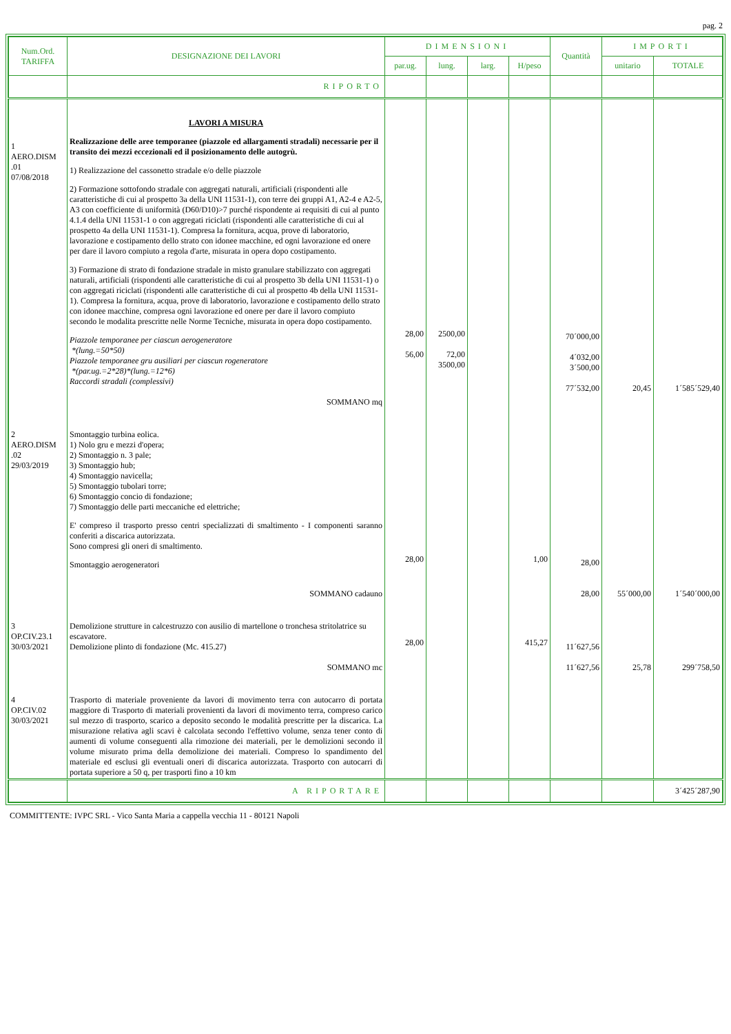pag. 2
| Num.Ord. TARIFFA | DESIGNAZIONE DEI LAVORI | DIMENSIONI | | | | Quantità | IMPORTI | |
| --- | --- | --- | --- | --- | --- | --- | --- | --- |
| | | par.ug. | lung. | larg. | H/peso | | unitario | TOTALE |
| | RIPORTO | | | | | | | |
| 1 AERO.DISM .01 07/08/2018 | LAVORI A MISURA Realizzazione delle aree temporanee (piazzole ed allargamenti stradali) necessarie per il transito dei mezzi eccezionali ed il posizionamento delle autogrù. 1) Realizzazione del cassonetto stradale e/o delle piazzole 2) Formazione sottofondo stradale con aggregati naturali, artificiali (rispondenti alle caratteristiche di cui al prospetto 3a della UNI 11531-1), con terre dei gruppi A1, A2-4 e A2-5, A3 con coefficiente di uniformità (D60/D10)>7 purché rispondente ai requisiti di cui al punto 4.1.4 della UNI 11531-1 o con aggregati riciclati (rispondenti alle caratteristiche di cui al prospetto 4a della UNI 11531-1). Compresa la fornitura, acqua, prove di laboratorio, lavorazione e costipamento dello strato con idonee macchine, ed ogni lavorazione ed onere per dare il lavoro compiuto a regola d'arte, misurata in opera dopo costipamento. 3) Formazione di strato di fondazione stradale in misto granulare stabilizzato con aggregati naturali, artificiali (rispondenti alle caratteristiche di cui al prospetto 3b della UNI 11531-1) o con aggregati riciclati (rispondenti alle caratteristiche di cui al prospetto 4b della UNI 11531-1). Compresa la fornitura, acqua, prove di laboratorio, lavorazione e costipamento dello strato con idonee macchine, compresa ogni lavorazione ed onere per dare il lavoro compiuto secondo le modalita prescritte nelle Norme Tecniche, misurata in opera dopo costipamento. Piazzole temporanee per ciascun aerogeneratore *(lung.=50*50) Piazzole temporanee gru ausiliari per ciascun rogeneratore *(par.ug.=2*28)*(lung.=12*6) Raccordi stradali (complessivi) SOMMANO mq | 28,00 56,00 | 2500,00 72,00 3500,00 | | | 70´000,00 4´032,00 3´500,00 77´532,00 | 20,45 | 1´585´529,40 |
| 2 AERO.DISM .02 29/03/2019 | Smontaggio turbina eolica. 1) Nolo gru e mezzi d'opera; 2) Smontaggio n. 3 pale; 3) Smontaggio hub; 4) Smontaggio navicella; 5) Smontaggio tubolari torre; 6) Smontaggio concio di fondazione; 7) Smontaggio delle parti meccaniche ed elettriche; E' compreso il trasporto presso centri specializzati di smaltimento - I componenti saranno conferiti a discarica autorizzata. Sono compresi gli oneri di smaltimento. Smontaggio aerogeneratori SOMMANO cadauno | 28,00 | | | 1,00 | 28,00 28,00 | 55´000,00 | 1´540´000,00 |
| 3 OP.CIV.23.1 30/03/2021 | Demolizione strutture in calcestruzzo con ausilio di martellone o tronchesa stritolatrice su escavatore. Demolizione plinto di fondazione (Mc. 415.27) SOMMANO mc | 28,00 | | | 415,27 | 11´627,56 11´627,56 | 25,78 | 299´758,50 |
| 4 OP.CIV.02 30/03/2021 | Trasporto di materiale proveniente da lavori di movimento terra con autocarro di portata maggiore di Trasporto di materiali provenienti da lavori di movimento terra, compreso carico sul mezzo di trasporto, scarico a deposito secondo le modalità prescritte per la discarica. La misurazione relativa agli scavi è calcolata secondo l'effettivo volume, senza tener conto di aumenti di volume conseguenti alla rimozione dei materiali, per le demolizioni secondo il volume misurato prima della demolizione dei materiali. Compreso lo spandimento del materiale ed esclusi gli eventuali oneri di discarica autorizzata. Trasporto con autocarri di portata superiore a 50 q, per trasporti fino a 10 km | | | | | | | |
| | A RIPORTARE | | | | | | | 3´425´287,90 |
COMMITTENTE: IVPC SRL - Vico Santa Maria a cappella vecchia 11 - 80121 Napoli